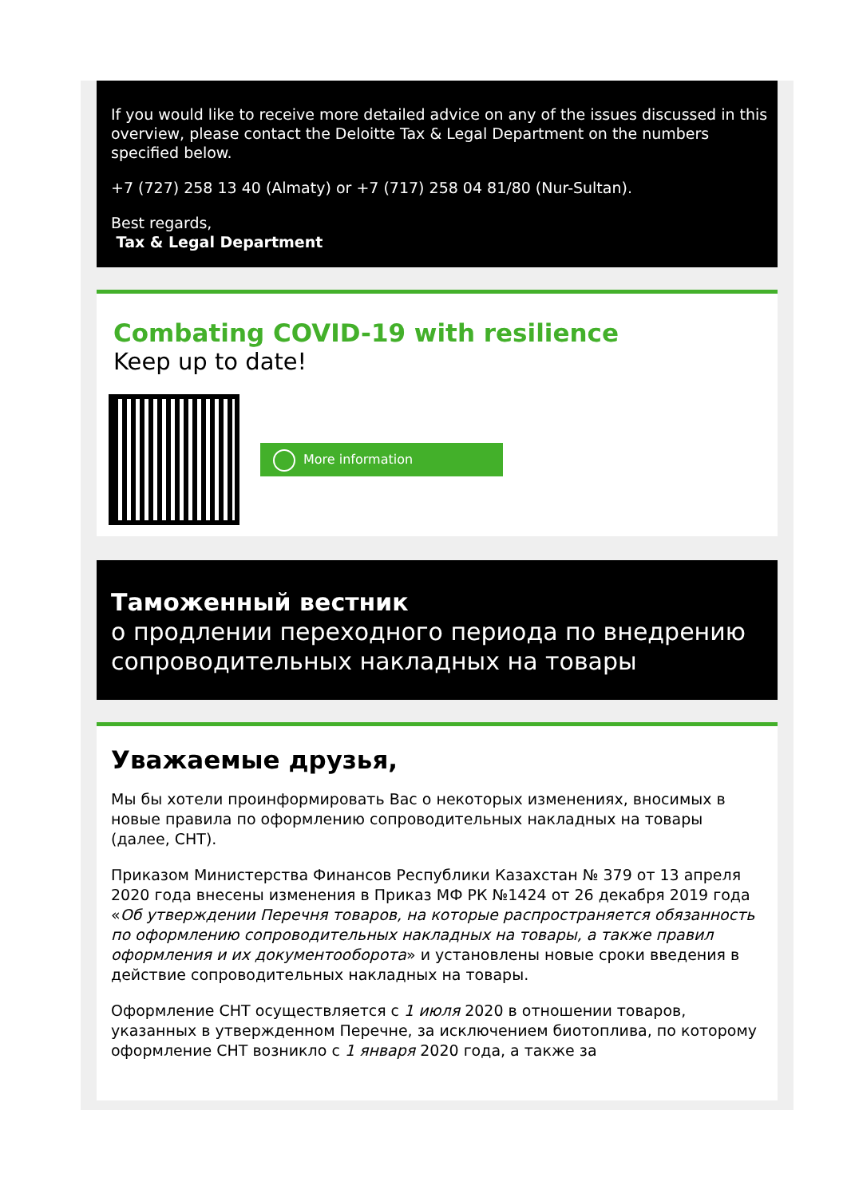If you would like to receive more detailed advice on any of the issues discussed in this overview, please contact the Deloitte Tax & Legal Department on the numbers specified below.
+7 (727) 258 13 40 (Almaty) or +7 (717) 258 04 81/80 (Nur-Sultan).
Best regards,
Tax & Legal Department
Combating COVID-19 with resilience
Keep up to date!
More information
Таможенный вестник
о продлении переходного периода по внедрению сопроводительных накладных на товары
Уважаемые друзья,
Мы бы хотели проинформировать Вас о некоторых изменениях, вносимых в новые правила по оформлению сопроводительных накладных на товары (далее, СНТ).
Приказом Министерства Финансов Республики Казахстан № 379 от 13 апреля 2020 года внесены изменения в Приказ МФ РК №1424 от 26 декабря 2019 года «Об утверждении Перечня товаров, на которые распространяется обязанность по оформлению сопроводительных накладных на товары, а также правил оформления и их документооборота» и установлены новые сроки введения в действие сопроводительных накладных на товары.
Оформление СНТ осуществляется с 1 июля 2020 в отношении товаров, указанных в утвержденном Перечне, за исключением биотоплива, по которому оформление СНТ возникло с 1 января 2020 года, а также за